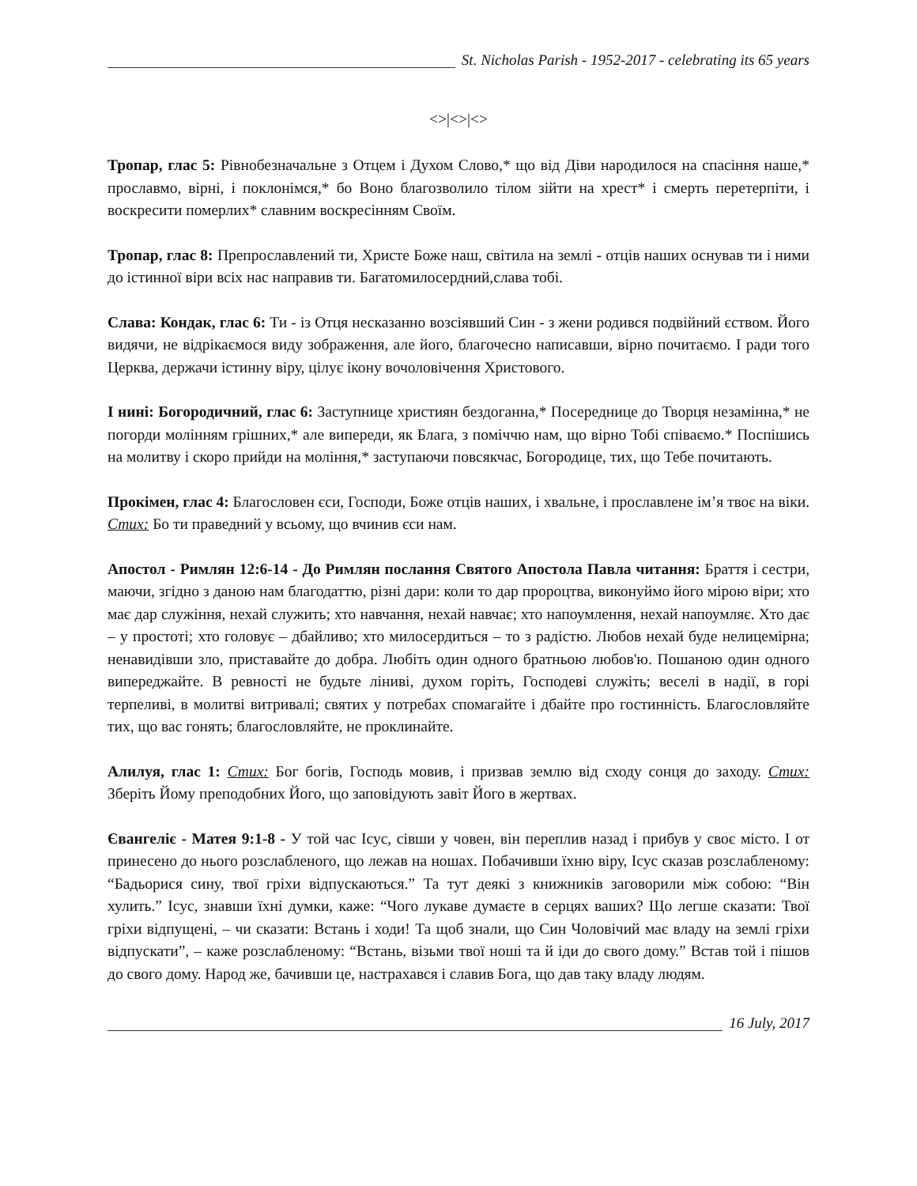St. Nicholas Parish - 1952-2017 - celebrating its 65 years
<>|<>|<>
Тропар, глас 5: Рівнобезначальне з Отцем і Духом Слово,* що від Діви народилося на спасіння наше,* прославмо, вірні, і поклонімся,* бо Воно благозволило тілом зійти на хрест* і смерть перетерпіти, і воскресити померлих* славним воскресінням Своїм.
Тропар, глас 8: Препрославлений ти, Христе Боже наш, світила на землі - отців наших оснував ти і ними до істинної віри всіх нас направив ти. Багатомилосердний,слава тобі.
Слава: Кондак, глас 6: Ти - із Отця несказанно возсіявший Син - з жени родився подвійний єством. Його видячи, не відрікаємося виду зображення, але його, благочесно написавши, вірно почитаємо. І ради того Церква, держачи істинну віру, цілує ікону вочоловічення Христового.
І нині: Богородичний, глас 6: Заступнице християн бездоганна,* Посереднице до Творця незамінна,* не погорди молінням грішних,* але випереди, як Блага, з поміччю нам, що вірно Тобі співаємо.* Поспішись на молитву і скоро прийди на моління,* заступаючи повсякчас, Богородице, тих, що Тебе почитають.
Прокімен, глас 4: Благословен єси, Господи, Боже отців наших, і хвальне, і прославлене ім’я твоє на віки. Стих: Бо ти праведний у всьому, що вчинив єси нам.
Апостол - Римлян 12:6-14 - До Римлян послання Святого Апостола Павла читання: Браття і сестри, маючи, згідно з даною нам благодаттю, різні дари: коли то дар пророцтва, виконуймо його мірою віри; хто має дар служіння, нехай служить; хто навчання, нехай навчає; хто напоумлення, нехай напоумляє. Хто дає – у простоті; хто головує – дбайливо; хто милосердиться – то з радістю. Любов нехай буде нелицемірна; ненавидівши зло, приставайте до добра. Любіть один одного братньою любов'ю. Пошаною один одного випереджайте. В ревності не будьте ліниві, духом горіть, Господеві служіть; веселі в надії, в горі терпеливі, в молитві витривалі; святих у потребах спомагайте і дбайте про гостинність. Благословляйте тих, що вас гонять; благословляйте, не проклинайте.
Алилуя, глас 1: Стих: Бог богів, Господь мовив, і призвав землю від сходу сонця до заходу. Стих: Зберіть Йому преподобних Його, що заповідують завіт Його в жертвах.
Євангеліє - Матея 9:1-8 - У той час Ісус, сівши у човен, він переплив назад і прибув у своє місто. І от принесено до нього розслабленого, що лежав на ношах. Побачивши їхню віру, Ісус сказав розслабленому: “Бадьорися сину, твої гріхи відпускаються.” Та тут деякі з книжників заговорили між собою: “Він хулить.” Ісус, знавши їхні думки, каже: “Чого лукаве думаєте в серцях ваших? Що легше сказати: Твої гріхи відпущені, – чи сказати: Встань і ходи! Та щоб знали, що Син Чоловічий має владу на землі гріхи відпускати”, – каже розслабленому: “Встань, візьми твої ноші та й іди до свого дому.” Встав той і пішов до свого дому. Народ же, бачивши це, настрахався і славив Бога, що дав таку владу людям.
16 July, 2017